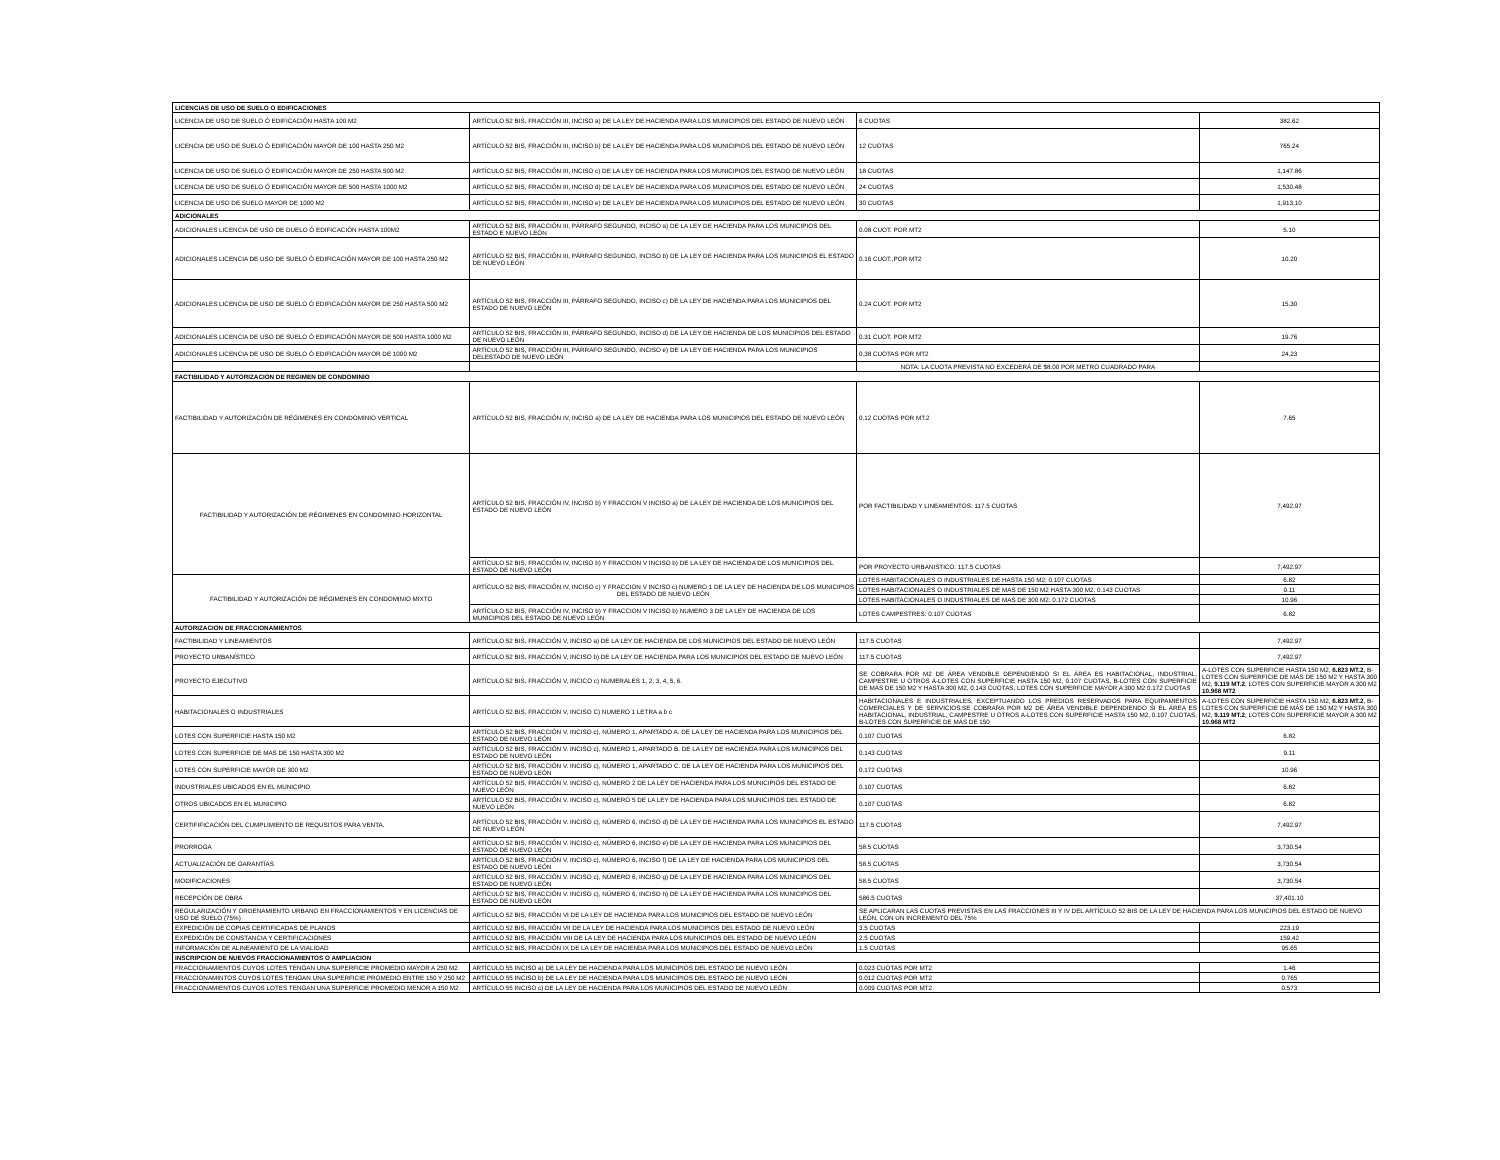| LICENCIAS DE USO DE SUELO O EDIFICACIONES | | | |
| --- | --- | --- | --- |
| LICENCIA DE USO DE SUELO Ó EDIFICACIÓN HASTA 100 M2 | ARTÍCULO 52 BIS, FRACCIÓN III, INCISO a) DE LA LEY DE HACIENDA PARA LOS MUNICIPIOS DEL ESTADO DE NUEVO LEÓN | 6 CUOTAS | 382.62 |
| LICENCIA DE USO DE SUELO Ó EDIFICACIÓN MAYOR DE 100 HASTA 250 M2 | ARTÍCULO 52 BIS, FRACCIÓN III, INCISO b) DE LA LEY DE HACIENDA PARA LOS MUNICIPIOS DEL ESTADO DE NUEVO LEÓN | 12 CUOTAS | 765.24 |
| LICENCIA DE USO DE SUELO Ó EDIFICACIÓN MAYOR DE 250 HASTA 500 M2 | ARTÍCULO 52 BIS, FRACCIÓN III, INCISO c) DE LA LEY DE HACIENDA PARA LOS MUNICIPIOS DEL ESTADO DE NUEVO LEÓN | 18 CUOTAS | 1,147.86 |
| LICENCIA DE USO DE SUELO Ó EDIFICACIÓN MAYOR DE 500 HASTA 1000 M2 | ARTÍCULO 52 BIS, FRACCIÓN III, INCISO d) DE LA LEY DE HACIENDA PARA LOS MUNICIPIOS DEL ESTADO DE NUEVO LEÓN | 24 CUOTAS | 1,530.48 |
| LICENCIA DE USO DE SUELO MAYOR DE 1000 M2 | ARTÍCULO 52 BIS, FRACCIÓN III, INCISO e) DE LA LEY DE HACIENDA PARA LOS MUNICIPIOS DEL ESTADO DE NUEVO LEÓN | 30 CUOTAS | 1,913.10 |
| ADICIONALES | | | |
| ADICIONALES LICENCIA DE USO DE DUELO Ó EDIFICACIÓN HASTA 100M2 | ARTÍCULO 52 BIS, FRACCIÓN III, PÁRRAFO SEGUNDO, INCISO a) DE LA LEY DE HACIENDA PARA LOS MUNICIPIOS DEL ESTADO E NUEVO LEÓN | 0.08 CUOT. POR MT2 | 5.10 |
| ADICIONALES LICENCIA DE USO DE SUELO Ó EDIFICACIÓN MAYOR DE 100 HASTA 250 M2 | ARTÍCULO 52 BIS, FRACCIÓN III, PÁRRAFO SEGUNDO, INCISO b) DE LA LEY DE HACIENDA PARA LOS MUNICIPIOS EL ESTADO DE NUEVO LEÓN | 0.16 CUOT.,POR MT2 | 10.20 |
| ADICIONALES LICENCIA DE USO DE SUELO Ó EDIFICACIÓN MAYOR DE 250 HASTA 500 M2 | ARTÍCULO 52 BIS, FRACCIÓN III, PÁRRAFO SEGUNDO, INCISO c) DE LA LEY DE HACIENDA PARA LOS MUNICIPIOS DEL ESTADO DE NUEVO LEÓN | 0.24 CUOT. POR MT2 | 15.30 |
| ADICIONALES LICENCIA DE USO DE SUELO Ó EDIFICACIÓN MAYOR DE 500 HASTA 1000 M2 | ARTÍCULO 52 BIS, FRACCIÓN III, PÁRRAFO SEGUNDO, INCISO d) DE LA LEY DE HACIENDA DE LOS MUNICIPIOS DEL ESTADO DE NUEVO LEÓN | 0.31 CUOT. POR MT2 | 19.76 |
| ADICIONALES LICENCIA DE USO DE SUELO Ó EDIFICACIÓN MAYOR DE 1000 M2 | ARTÍCULO 52 BIS, FRACCIÓN III, PÁRRAFO SEGUNDO, INCISO e) DE LA LEY DE HACIENDA PARA LOS MUNICIPIOS DELESTADO DE NUEVO LEÓN | 0.38 CUOTAS POR MT2 | 24.23 |
| | | NOTA: LA CUOTA PREVISTA NO EXCEDERÁ DE $8.00 POR METRO CUADRADO PARA | |
| FACTIBILIDAD Y AUTORIZACION DE REGIMEN DE CONDOMINIO | | | |
| FACTIBILIDAD Y AUTORIZACIÓN DE RÉGIMENES EN CONDOMINIO VERTICAL | ARTÍCULO 52 BIS, FRACCIÓN IV, INCISO a) DE LA LEY DE HACIENDA PARA LOS MUNICIPIOS DEL ESTADO DE NUEVO LEÓN | 0.12 CUOTAS POR MT.2 | 7.65 |
| FACTIBILIDAD Y AUTORIZACIÓN DE RÉGIMENES EN CONDOMINIO HORIZONTAL | ARTÍCULO 52 BIS, FRACCIÓN IV, INCISO b) Y FRACCION V INCISO a) DE LA LEY DE HACIENDA DE LOS MUNICIPIOS DEL ESTADO DE NUEVO LEÓN | POR FACTIBILIDAD Y LINEAMIENTOS: 117.5 CUOTAS | 7,492.97 |
| | ARTÍCULO 52 BIS, FRACCIÓN IV, INCISO b) Y FRACCION V INCISO b) DE LA LEY DE HACIENDA DE LOS MUNICIPIOS DEL ESTADO DE NUEVO LEÓN | POR PROYECTO URBANISTICO: 117.5 CUOTAS | 7,492.97 |
| FACTIBILIDAD Y AUTORIZACIÓN DE RÉGIMENES EN CONDOMINIO MIXTO | ARTÍCULO 52 BIS, FRACCIÓN IV, INCISO c) Y FRACCION V INCISO c) NUMERO 1 DE LA LEY DE HACIENDA DE LOS MUNICIPIOS DEL ESTADO DE NUEVO LEÓN | LOTES HABITACIONALES O INDUSTRIALES DE HASTA 150 M2: 0.107 CUOTAS | 6.82 |
| | | LOTES HABITACIONALES O INDUSTRIALES DE MAS DE 150 M2 HASTA 300 M2: 0.143 CUOTAS | 9.11 |
| | | LOTES HABITACIONALES O INDUSTRIALES DE MAS DE 300 M2: 0.172 CUOTAS | 10.96 |
| | ARTÍCULO 52 BIS, FRACCIÓN IV, INCISO b) Y FRACCION V INCISO b) NUMERO 3 DE LA LEY DE HACIENDA DE LOS MUNICIPIOS DEL ESTADO DE NUEVO LEÓN | LOTES CAMPESTRES: 0.107 CUOTAS | 6.82 |
| AUTORIZACION DE FRACCIONAMIENTOS | | | |
| FACTIBILIDAD Y LINEAMIENTOS | ARTÍCULO 52 BIS, FRACCIÓN V, INCISO a) DE LA LEY DE HACIENDA DE LOS MUNICIPIOS DEL ESTADO DE NUEVO LEÓN | 117.5 CUOTAS | 7,492.97 |
| PROYECTO URBANÍSTICO | ARTÍCULO 52 BIS, FRACCIÓN V, INCISO b) DE LA LEY DE HACIENDA PARA LOS MUNICIPIOS DEL ESTADO DE NUEVO LEÓN | 117.5 CUOTAS | 7,492.97 |
| PROYECTO EJECUTIVO | ARTÍCULO 52 BIS, FRACCIÓN V, INCICO c) NUMERALES 1, 2, 3, 4, 5, 6. | SE COBRARA POR M2 DE ÁREA VENDIBLE DEPENDIENDO SI EL ÁREA ES HABITACIONAL, INDUSTRIAL, CAMPESTRE U OTROS A-LOTES CON SUPERFICIE HASTA 150 M2, 0.107 CUOTAS, B-LOTES CON SUPERFICIE DE MÁS DE 150 M2 Y HASTA 300 M2, 0.143 CUOTAS, LOTES CON SUPERFICIE MAYOR A 300 M2 0.172 CUOTAS | A-LOTES CON SUPERFICIE HASTA 150 M2, 6.823 MT.2 , B-LOTES CON SUPERFICIE DE MÁS DE 150 M2 Y HASTA 300 M2, 9.119 MT.2 , LOTES CON SUPERFICIE MAYOR A 300 M2 10.968 MT2 |
| HABITACIONALES O INDUSTRIALES | ARTÍCULO 52 BIS, FRACCION V, INCISO C) NUMERO 1 LETRA a b c | HABITACIONALES E INDUSTRIALES, EXCEPTUANDO LOS PREDIOS RESERVADOS PARA EQUIPAMIENTOS COMERCIALES Y DE SERVICIOS:SE COBRARA POR M2 DE ÁREA VENDIBLE DEPENDIENDO SI EL ÁREA ES HABITACIONAL, INDUSTRIAL, CAMPESTRE U OTROS A-LOTES CON SUPERFICIE HASTA 150 M2, 0.107 CUOTAS, B-LOTES CON SUPERFICIE DE MÁS DE 150 | A-LOTES CON SUPERFICIE HASTA 150 M2, 6.823 MT.2 , B-LOTES CON SUPERFICIE DE MÁS DE 150 M2 Y HASTA 300 M2, 9.119 MT.2 , LOTES CON SUPERFICIE MAYOR A 300 M2 10.968 MT2 |
| LOTES CON SUPERFICIE HASTA 150 M2 | ARTÍCULO 52 BIS, FRACCIÓN V. INCISO c), NÚMERO 1, APARTADO A. DE LA LEY DE HACIENDA PARA LOS MUNICIPIOS DEL ESTADO DE NUEVO LEÓN | 0.107 CUOTAS | 6.82 |
| LOTES CON SUPERFICIE DE MAS DE 150 HASTA 300 M2 | ARTÍCULO 52 BIS, FRACCIÓN V. INCISO c), NÚMERO 1, APARTADO B. DE LA LEY DE HACIENDA PARA LOS MUNICIPIOS DEL ESTADO DE NUEVO LEÓN | 0.143 CUOTAS | 9.11 |
| LOTES CON SUPERFICIE MAYOR DE 300 M2 | ARTÍCULO 52 BIS, FRACCIÓN V. INCISO c), NÚMERO 1, APARTADO C. DE LA LEY DE HACIENDA PARA LOS MUNICIPIOS DEL ESTADO DE NUEVO LEÓN | 0.172 CUOTAS | 10.96 |
| INDUSTRIALES UBICADOS EN EL MUNICIPIO | ARTÍCULO 52 BIS, FRACCIÓN V. INCISO c), NÚMERO 2 DE LA LEY DE HACIENDA PARA LOS MUNICIPIOS DEL ESTADO DE NUEVO LEÓN | 0.107 CUOTAS | 6.82 |
| OTROS UBICADOS EN EL MUNICIPIO | ARTÍCULO 52 BIS, FRACCIÓN V. INCISO c), NÚMERO 5 DE LA LEY DE HACIENDA PARA LOS MUNICIPIOS DEL ESTADO DE NUEVO LEÓN | 0.107 CUOTAS | 6.82 |
| CERTIFIFICACIÓN DEL CUMPLIMIENTO DE REQUSITOS PARA VENTA. | ARTÍCULO 52 BIS, FRACCIÓN V. INCISO c), NÚMERO 6, INCISO d) DE LA LEY DE HACIENDA PARA LOS MUNICIPIOS EL ESTADO DE NUEVO LEÓN | 117.5 CUOTAS | 7,492.97 |
| PRORROGA | ARTÍCULO 52 BIS, FRACCIÓN V. INCISO c), NÚMERO 6, INCISO e) DE LA LEY DE HACIENDA PARA LOS MUNICIPIOS DEL ESTADO DE NUEVO LEÓN | 58.5 CUOTAS | 3,730.54 |
| ACTUALIZACIÓN DE GARANTÍAS | ARTÍCULO 52 BIS, FRACCIÓN V. INCISO c), NÚMERO 6, INCISO f) DE LA LEY DE HACIENDA PARA LOS MUNICIPIOS DEL ESTADO DE NUEVO LEÓN | 58.5 CUOTAS | 3,730.54 |
| MODIFICACIONES | ARTÍCULO 52 BIS, FRACCIÓN V. INCISO c), NÚMERO 6, INCISO g) DE LA LEY DE HACIENDA PARA LOS MUNICIPIOS DEL ESTADO DE NUEVO LEÓN | 58.5 CUOTAS | 3,730.54 |
| RECEPCIÓN DE OBRA | ARTÍCULO 52 BIS, FRACCIÓN V. INCISO c), NÚMERO 6, INCISO h) DE LA LEY DE HACIENDA PARA LOS MUNICIPIOS DEL ESTADO DE NUEVO LEÓN | 586.5 CUOTAS | 37,401.10 |
| REGULARIZACIÓN Y ORDENAMIENTO URBANO EN FRACCIONAMIENTOS Y EN LICENCIAS DE USO DE SUELO (75%) | ARTÍCULO 52 BIS, FRACCIÓN VI DE LA LEY DE HACIENDA PARA LOS MUNICIPIOS DEL ESTADO DE NUEVO LEÓN | SE APLICARAN LAS CUOTAS PREVISTAS EN LAS FRACCIONES III Y IV DEL ARTÍCULO 52 BIS DE LA LEY DE HACIENDA PARA LOS MUNICIPIOS DEL ESTADO DE NUEVO LEÓN, CON UN INCREMENTO DEL 75% | |
| EXPEDICIÓN DE COPIAS CERTIFICADAS DE PLANOS | ARTÍCULO 52 BIS, FRACCIÓN VII DE LA LEY DE HACIENDA PARA LOS MUNICIPIOS DEL ESTADO DE NUEVO LEÓN | 3.5 CUOTAS | 223.19 |
| EXPEDICIÓN DE CONSTANCIA Y CERTIFICACIONES | ARTÍCULO 52 BIS, FRACCIÓN VIII DE LA LEY DE HACIENDA PARA LOS MUNICIPIOS DEL ESTADO DE NUEVO LEÓN | 2.5 CUOTAS | 159.42 |
| INFORMACIÓN DE ALINEAMIENTO DE LA VIALIDAD | ARTÍCULO 52 BIS, FRACCIÓN IX DE LA LEY DE HACIENDA PARA LOS MUNICIPIOS DEL ESTADO DE NUEVO LEÓN | 1.5 CUOTAS | 95.65 |
| INSCRIPCION DE NUEVOS FRACCIONAMIENTOS O AMPLIACION | | | |
| FRACCIONAMIENTOS CUYOS LOTES TENGAN UNA SUPERFICIE PROMEDIO MAYOR A 250 M2 | ARTÍCULO 55 INCISO a) DE LA LEY DE HACIENDA PARA LOS MUNICIPIOS DEL ESTADO DE NUEVO LEÓN | 0.023 CUOTAS POR MT2 | 1.46 |
| FRACCIONAMINTOS CUYOS LOTES TENGAN UNA SUPERFICIE PROMEDIO ENTRE 150 Y 250 M2 | ARTÍCULO 55 INCISO b) DE LA LEY DE HACIENDA PARA LOS MUNICIPIOS DEL ESTADO DE NUEVO LEÓN | 0.012 CUOTAS POR MT2 | 0.765 |
| FRACCIONAMIENTOS CUYOS LOTES TENGAN UNA SUPERFICIE PROMEDIO MENOR A 150 M2 | ARTÍCULO 55 INCISO c) DE LA LEY DE HACIENDA PARA LOS MUNICIPIOS DEL ESTADO DE NUEVO LEÓN | 0.009 CUOTAS POR MT2 | 0.573 |